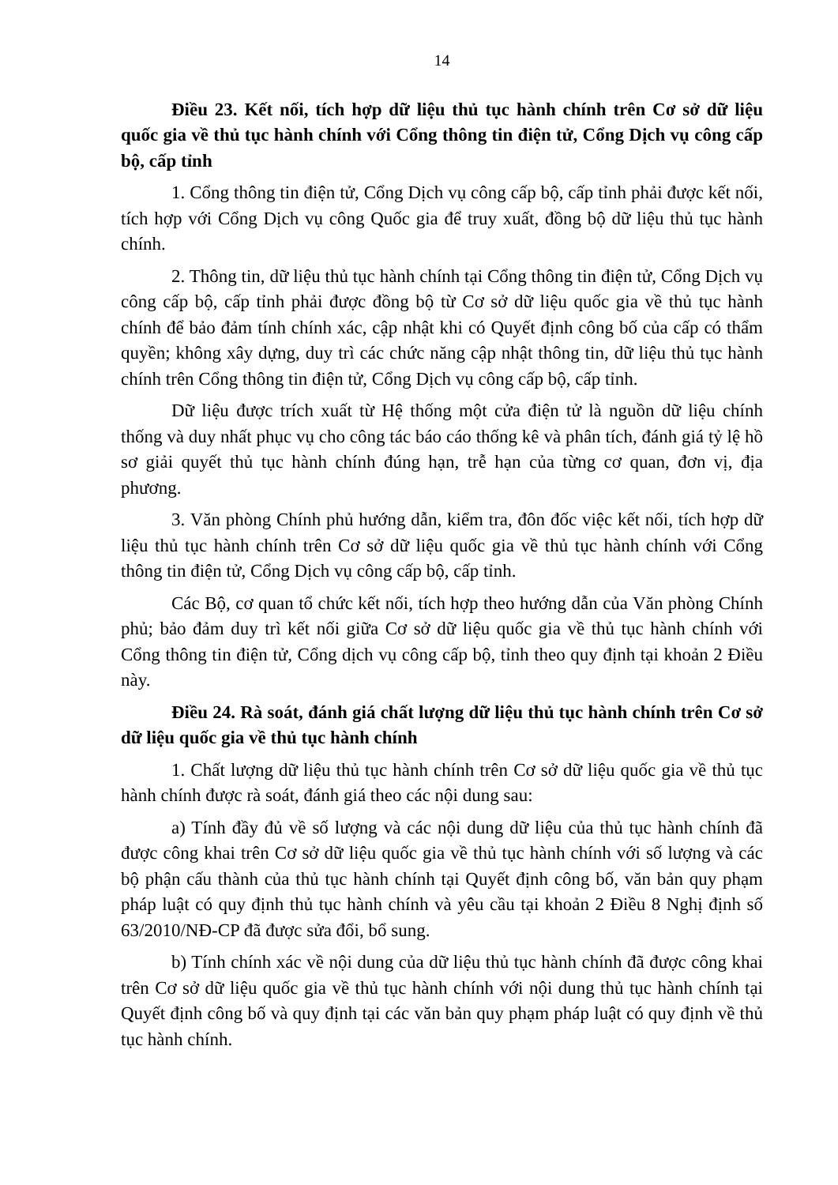14
Điều 23. Kết nối, tích hợp dữ liệu thủ tục hành chính trên Cơ sở dữ liệu quốc gia về thủ tục hành chính với Cổng thông tin điện tử, Cổng Dịch vụ công cấp bộ, cấp tỉnh
1. Cổng thông tin điện tử, Cổng Dịch vụ công cấp bộ, cấp tỉnh phải được kết nối, tích hợp với Cổng Dịch vụ công Quốc gia để truy xuất, đồng bộ dữ liệu thủ tục hành chính.
2. Thông tin, dữ liệu thủ tục hành chính tại Cổng thông tin điện tử, Cổng Dịch vụ công cấp bộ, cấp tỉnh phải được đồng bộ từ Cơ sở dữ liệu quốc gia về thủ tục hành chính để bảo đảm tính chính xác, cập nhật khi có Quyết định công bố của cấp có thẩm quyền; không xây dựng, duy trì các chức năng cập nhật thông tin, dữ liệu thủ tục hành chính trên Cổng thông tin điện tử, Cổng Dịch vụ công cấp bộ, cấp tỉnh.
Dữ liệu được trích xuất từ Hệ thống một cửa điện tử là nguồn dữ liệu chính thống và duy nhất phục vụ cho công tác báo cáo thống kê và phân tích, đánh giá tỷ lệ hồ sơ giải quyết thủ tục hành chính đúng hạn, trễ hạn của từng cơ quan, đơn vị, địa phương.
3. Văn phòng Chính phủ hướng dẫn, kiểm tra, đôn đốc việc kết nối, tích hợp dữ liệu thủ tục hành chính trên Cơ sở dữ liệu quốc gia về thủ tục hành chính với Cổng thông tin điện tử, Cổng Dịch vụ công cấp bộ, cấp tỉnh.
Các Bộ, cơ quan tổ chức kết nối, tích hợp theo hướng dẫn của Văn phòng Chính phủ; bảo đảm duy trì kết nối giữa Cơ sở dữ liệu quốc gia về thủ tục hành chính với Cổng thông tin điện tử, Cổng dịch vụ công cấp bộ, tỉnh theo quy định tại khoản 2 Điều này.
Điều 24. Rà soát, đánh giá chất lượng dữ liệu thủ tục hành chính trên Cơ sở dữ liệu quốc gia về thủ tục hành chính
1. Chất lượng dữ liệu thủ tục hành chính trên Cơ sở dữ liệu quốc gia về thủ tục hành chính được rà soát, đánh giá theo các nội dung sau:
a) Tính đầy đủ về số lượng và các nội dung dữ liệu của thủ tục hành chính đã được công khai trên Cơ sở dữ liệu quốc gia về thủ tục hành chính với số lượng và các bộ phận cấu thành của thủ tục hành chính tại Quyết định công bố, văn bản quy phạm pháp luật có quy định thủ tục hành chính và yêu cầu tại khoản 2 Điều 8 Nghị định số 63/2010/NĐ-CP đã được sửa đổi, bổ sung.
b) Tính chính xác về nội dung của dữ liệu thủ tục hành chính đã được công khai trên Cơ sở dữ liệu quốc gia về thủ tục hành chính với nội dung thủ tục hành chính tại Quyết định công bố và quy định tại các văn bản quy phạm pháp luật có quy định về thủ tục hành chính.